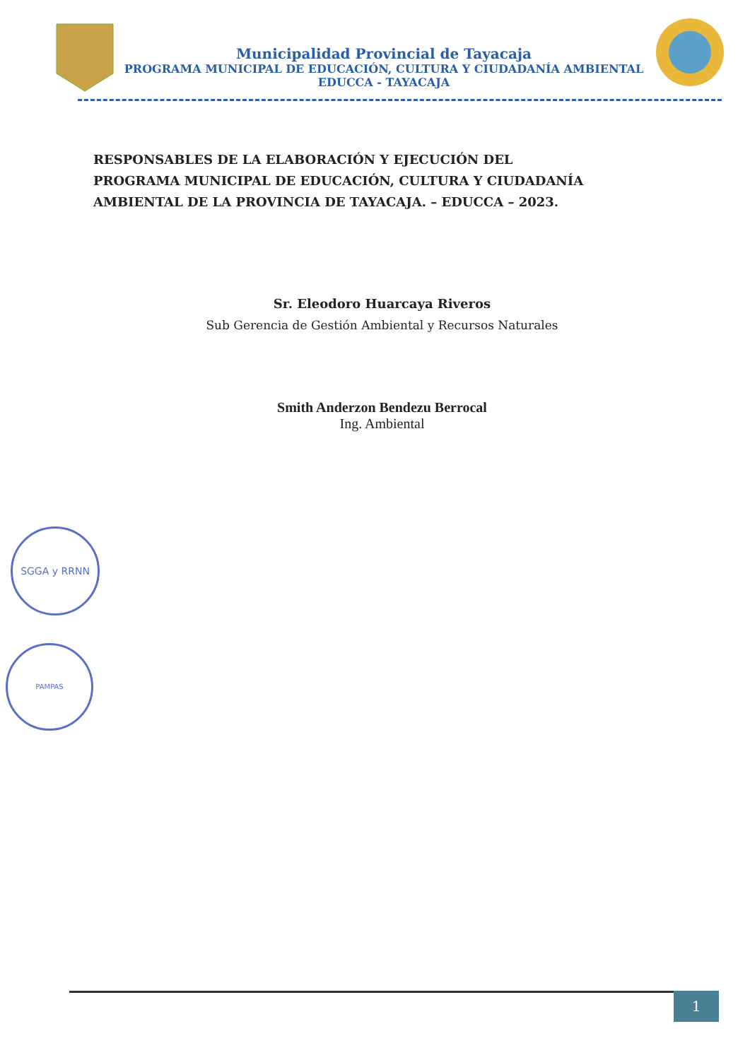Municipalidad Provincial de Tayacaja
PROGRAMA MUNICIPAL DE EDUCACIÓN, CULTURA Y CIUDADANÍA AMBIENTAL
EDUCCA - TAYACAJA
RESPONSABLES DE LA ELABORACIÓN Y EJECUCIÓN DEL PROGRAMA MUNICIPAL DE EDUCACIÓN, CULTURA Y CIUDADANÍA AMBIENTAL DE LA PROVINCIA DE TAYACAJA. – EDUCCA – 2023.
Sr. Eleodoro Huarcaya Riveros
Sub Gerencia de Gestión Ambiental y Recursos Naturales
Smith Anderzon Bendezu Berrocal
Ing. Ambiental
SGGA y RRNN
PAMPAS
1